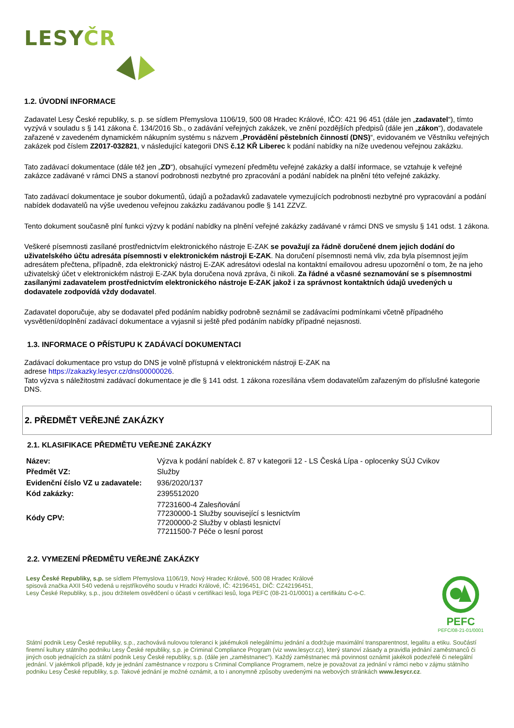LESYČR
1.2. ÚVODNÍ INFORMACE
Zadavatel Lesy České republiky, s. p. se sídlem Přemyslova 1106/19, 500 08 Hradec Králové, IČO: 421 96 451 (dále jen „zadavatel“), tímto vyzývá v souladu s § 141 zákona č. 134/2016 Sb., o zadávání veřejných zakázek, ve znění pozdějších předpisů (dále jen „zákon“), dodavatele zařazené v zavedeném dynamickém nákupním systému s názvem „Provádění pěstebních činností (DNS)“, evidovaném ve Věstníku veřejných zakázek pod číslem Z2017-032821, v následující kategorii DNS č.12 KŘ Liberec k podání nabídky na níže uvedenou veřejnou zakázku.
Tato zadávací dokumentace (dále též jen „ZD“), obsahující vymezení předmětu veřejné zakázky a další informace, se vztahuje k veřejné zakázce zadávané v rámci DNS a stanoví podrobnosti nezbytné pro zpracování a podání nabídek na plnění této veřejné zakázky.
Tato zadávací dokumentace je soubor dokumentů, údajů a požadavků zadavatele vymezujících podrobnosti nezbytné pro vypracování a podání nabídek dodavatelů na výše uvedenou veřejnou zakázku zadávanou podle § 141 ZZVZ.
Tento dokument současně plní funkci výzvy k podání nabídky na plnění veřejné zakázky zadávané v rámci DNS ve smyslu § 141 odst. 1 zákona.
Veškeré písemnosti zasílané prostřednictvím elektronického nástroje E-ZAK se považují za řádně doručené dnem jejich dodání do uživatelského účtu adresáta písemnosti v elektronickém nástroji E-ZAK. Na doručení písemnosti nemá vliv, zda byla písemnost jejím adresátem přečtena, případně, zda elektronický nástroj E-ZAK adresátovi odeslal na kontaktní emailovou adresu upozornění o tom, že na jeho uživatelský účet v elektronickém nástroji E-ZAK byla doručena nová zpráva, či nikoli. Za řádné a včasné seznamování se s písemnostmi zasílanými zadavatelem prostřednictvím elektronického nástroje E-ZAK jakož i za správnost kontaktních údajů uvedených u dodavatele zodpovídá vždy dodavatel.
Zadavatel doporučuje, aby se dodavatel před podáním nabídky podrobně seznámil se zadávacími podmínkami včetně případného vysvětlení/doplnění zadávací dokumentace a vyjasnil si ještě před podáním nabídky případné nejasnosti.
1.3. INFORMACE O PŘÍSTUPU K ZADÁVACÍ DOKUMENTACI
Zadávací dokumentace pro vstup do DNS je volně přístupná v elektronickém nástroji E-ZAK na
adrese https://zakazky.lesycr.cz/dns00000026.
Tato výzva s náležitostmi zadávací dokumentace je dle § 141 odst. 1 zákona rozesílána všem dodavatelům zařazeným do příslušné kategorie DNS.
2. PŘEDMĚT VEŘEJNÉ ZAKÁZKY
2.1. KLASIFIKACE PŘEDMĚTU VEŘEJNÉ ZAKÁZKY
| Název: | Výzva k podání nabídek č. 87 v kategorii 12 - LS Česká Lípa - oplocenky SÚJ Cvikov |
| Předmět VZ: | Služby |
| Evidenční číslo VZ u zadavatele: | 936/2020/137 |
| Kód zakázky: | 2395512020 |
| Kódy CPV: | 77231600-4 Zalesňování 77230000-1 Služby související s lesnictvím 77200000-2 Služby v oblasti lesnictví 77211500-7 Péče o lesní porost |
2.2. VYMEZENÍ PŘEDMĚTU VEŘEJNÉ ZAKÁZKY
PEFC
PEFC/08-21-01/0001
Lesy České Republiky, s.p. se sídlem Přemyslova 1106/19, Nový Hradec Králové, 500 08 Hradec Králové
spisová značka AXII 540 vedená u rejstříkového soudu v Hradci Králové, IČ: 42196451, DIČ: CZ42196451,
Lesy České Republiky, s.p., jsou držitelem osvědčení o účasti v certifikaci lesů, loga PEFC (08-21-01/0001) a certifikátu C-o-C.
Státní podnik Lesy České republiky, s.p., zachovává nulovou toleranci k jakémukoli nelegálnímu jednání a dodržuje maximální transparentnost, legalitu a etiku. Součástí firemní kultury státního podniku Lesy České republiky, s.p. je Criminal Compliance Program (viz www.lesycr.cz), který stanoví zásady a pravidla jednání zaměstnanců či jiných osob jednajících za státní podnik Lesy České republiky, s.p. (dále jen „zaměstnanec“). Každý zaměstnanec má povinnost oznámit jakékoli podezřelé či nelegální jednání. V jakémkoli případě, kdy je jednání zaměstnance v rozporu s Criminal Compliance Programem, nelze je považovat za jednání v rámci nebo v zájmu státního podniku Lesy České republiky, s.p. Takové jednání je možné oznámit, a to i anonymně způsoby uvedenými na webových stránkách www.lesycr.cz.